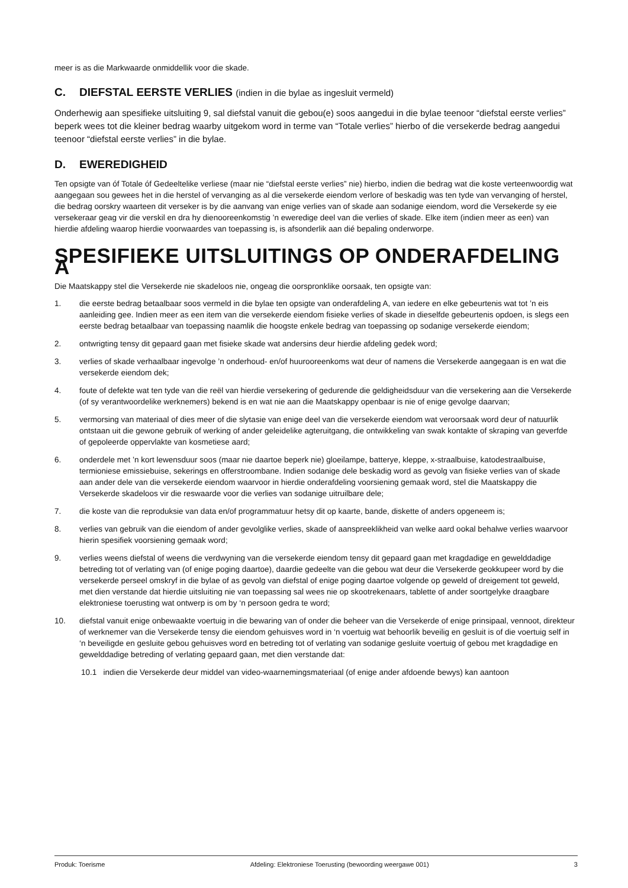meer is as die Markwaarde onmiddellik voor die skade.
C. DIEFSTAL EERSTE VERLIES (indien in die bylae as ingesluit vermeld)
Onderhewig aan spesifieke uitsluiting 9, sal diefstal vanuit die gebou(e) soos aangedui in die bylae teenoor “diefstal eerste verlies” beperk wees tot die kleiner bedrag waarby uitgekom word in terme van “Totale verlies” hierbo of die versekerde bedrag aangedui teenoor “diefstal eerste verlies” in die bylae.
D. EWEREDIGHEID
Ten opsigte van óf Totale óf Gedeeltelike verliese (maar nie “diefstal eerste verlies” nie) hierbo, indien die bedrag wat die koste verteenwoordig wat aangegaan sou gewees het in die herstel of vervanging as al die versekerde eiendom verlore of beskadig was ten tyde van vervanging of herstel, die bedrag oorskry waarteen dit verseker is by die aanvang van enige verlies van of skade aan sodanige eiendom, word die Versekerde sy eie versekeraar geag vir die verskil en dra hy dienooreenkomstig ’n eweredige deel van die verlies of skade. Elke item (indien meer as een) van hierdie afdeling waarop hierdie voorwaardes van toepassing is, is afsonderlik aan dié bepaling onderworpe.
SPESIFIEKE UITSLUITINGS OP ONDERAFDELING A
Die Maatskappy stel die Versekerde nie skadeloos nie, ongeag die oorspronklike oorsaak, ten opsigte van:
1. die eerste bedrag betaalbaar soos vermeld in die bylae ten opsigte van onderafdeling A, van iedere en elke gebeurtenis wat tot ’n eis aanleiding gee. Indien meer as een item van die versekerde eiendom fisieke verlies of skade in dieselfde gebeurtenis opdoen, is slegs een eerste bedrag betaalbaar van toepassing naamlik die hoogste enkele bedrag van toepassing op sodanige versekerde eiendom;
2. ontwrigting tensy dit gepaard gaan met fisieke skade wat andersins deur hierdie afdeling gedek word;
3. verlies of skade verhaalbaar ingevolge ’n onderhoud- en/of huurooreenkoms wat deur of namens die Versekerde aangegaan is en wat die versekerde eiendom dek;
4. foute of defekte wat ten tyde van die reël van hierdie versekering of gedurende die geldigheidsduur van die versekering aan die Versekerde (of sy verantwoordelike werknemers) bekend is en wat nie aan die Maatskappy openbaar is nie of enige gevolge daarvan;
5. vermorsing van materiaal of dies meer of die slytasie van enige deel van die versekerde eiendom wat veroorsaak word deur of natuurlik ontstaan uit die gewone gebruik of werking of ander geleidelike agteruitgang, die ontwikkeling van swak kontakte of skraping van geverfde of gepoleerde oppervlakte van kosmetiese aard;
6. onderdele met ’n kort lewensduur soos (maar nie daartoe beperk nie) gloeilampe, batterye, kleppe, x-straalbuise, katodestraalbuise, termioniese emissiebuise, sekerings en offerstroombane. Indien sodanige dele beskadig word as gevolg van fisieke verlies van of skade aan ander dele van die versekerde eiendom waarvoor in hierdie onderafdeling voorsiening gemaak word, stel die Maatskappy die Versekerde skadeloos vir die reswaarde voor die verlies van sodanige uitruilbare dele;
7. die koste van die reproduksie van data en/of programmatuur hetsy dit op kaarte, bande, diskette of anders opgeneem is;
8. verlies van gebruik van die eiendom of ander gevolglike verlies, skade of aanspreeklikheid van welke aard ookal behalwe verlies waarvoor hierin spesifiek voorsiening gemaak word;
9. verlies weens diefstal of weens die verdwyning van die versekerde eiendom tensy dit gepaard gaan met kragdadige en gewelddadige betreding tot of verlating van (of enige poging daartoe), daardie gedeelte van die gebou wat deur die Versekerde geokkupeer word by die versekerde perseel omskryf in die bylae of as gevolg van diefstal of enige poging daartoe volgende op geweld of dreigement tot geweld, met dien verstande dat hierdie uitsluiting nie van toepassing sal wees nie op skootrekenaars, tablette of ander soortgelyke draagbare elektroniese toerusting wat ontwerp is om by ‘n persoon gedra te word;
10. diefstal vanuit enige onbewaakte voertuig in die bewaring van of onder die beheer van die Versekerde of enige prinsipaal, vennoot, direkteur of werknemer van die Versekerde tensy die eiendom gehuisves word in ‘n voertuig wat behoorlik beveilig en gesluit is of die voertuig self in ‘n beveiligde en gesluite gebou gehuisves word en betreding tot of verlating van sodanige gesluite voertuig of gebou met kragdadige en gewelddadige betreding of verlating gepaard gaan, met dien verstande dat:
10.1 indien die Versekerde deur middel van video-waarnemingsmateriaal (of enige ander afdoende bewys) kan aantoon
Produk: Toerisme Afdeling: Elektroniese Toerusting (bewoording weergawe 001) 3